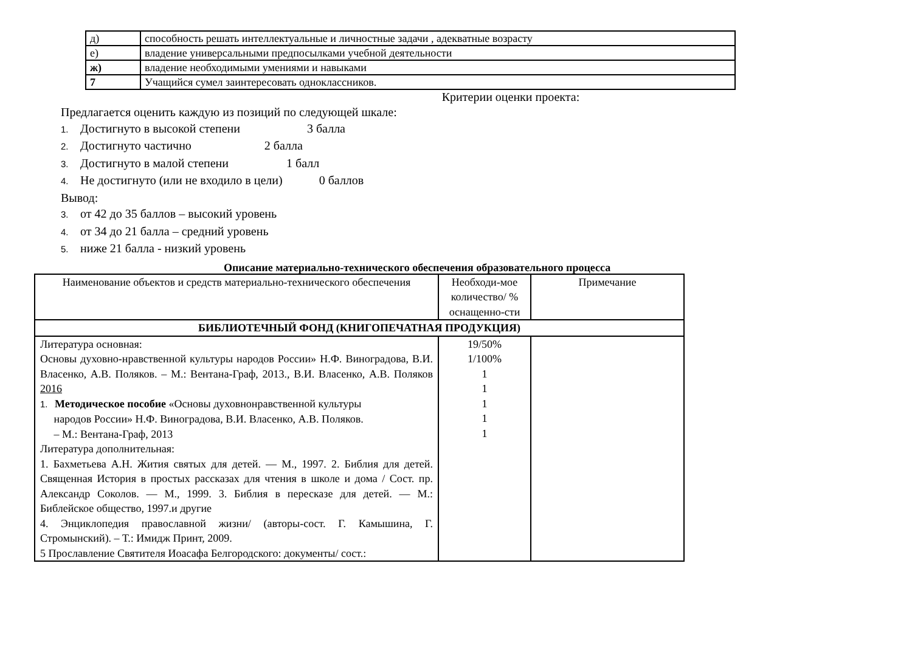| д) | способность решать интеллектуальные и личностные задачи , адекватные возрасту |
| е) | владение универсальными предпосылками учебной деятельности |
| ж) | владение необходимыми умениями и навыками |
| 7 | Учащийся сумел заинтересовать одноклассников. |
Критерии оценки проекта:
Предлагается оценить каждую из позиций по следующей шкале:
1. Достигнуто в высокой степени 3 балла
2. Достигнуто частично 2 балла
3. Достигнуто в малой степени 1 балл
4. Не достигнуто (или не входило в цели) 0 баллов
Вывод:
3. от 42 до 35 баллов – высокий уровень
4. от 34 до 21 балла – средний уровень
5. ниже 21 балла - низкий уровень
Описание материально-технического обеспечения образовательного процесса
| Наименование объектов и средств материально-технического обеспечения | Необходи-мое количество/ % оснащенно-сти | Примечание |
| --- | --- | --- |
| БИБЛИОТЕЧНЫЙ ФОНД (КНИГОПЕЧАТНАЯ ПРОДУКЦИЯ) | | |
| Литература основная: Основы духовно-нравственной культуры народов России» Н.Ф. Виноградова, В.И. Власенко, А.В. Поляков. – М.: Вентана-Граф, 2013., В.И. Власенко, А.В. Поляков 2016 1. Методическое пособие «Основы духовнонравственной культуры народов России» Н.Ф. Виноградова, В.И. Власенко, А.В. Поляков. – М.: Вентана-Граф, 2013 Литература дополнительная: 1. Бахметьева А.Н. Жития святых для детей. — М., 1997. 2. Библия для детей. Священная История в простых рассказах для чтения в школе и дома / Сост. пр. Александр Соколов. — М., 1999. 3. Библия в пересказе для детей. — М.: Библейское общество, 1997.и другие 4. Энциклопедия православной жизни/ (авторы-сост. Г. Камышина, Г. Стромынский). – Т.: Имидж Принт, 2009. 5 Прославление Святителя Иоасафа Белгородского: документы/ сост.: | 19/50% 1/100% 1 1 1 1 1 | |